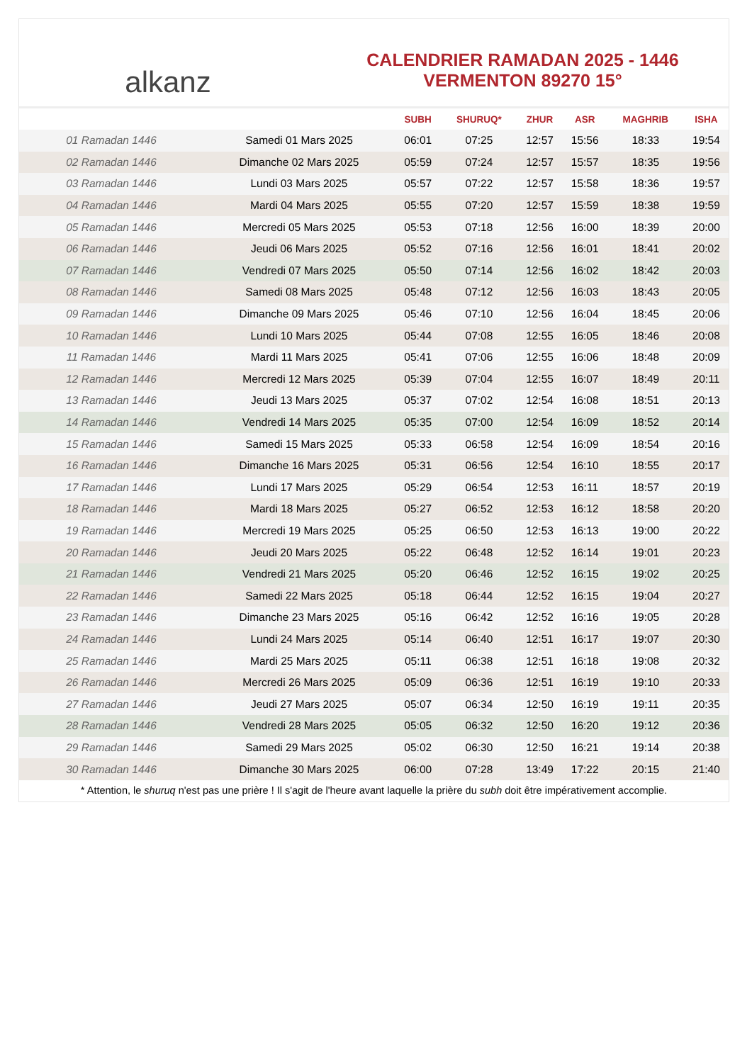alkanz
CALENDRIER RAMADAN 2025 - 1446
VERMENTON 89270 15°
| | | SUBH | SHURUQ* | ZHUR | ASR | MAGHRIB | ISHA |
| --- | --- | --- | --- | --- | --- | --- | --- |
| 01 Ramadan 1446 | Samedi 01 Mars 2025 | 06:01 | 07:25 | 12:57 | 15:56 | 18:33 | 19:54 |
| 02 Ramadan 1446 | Dimanche 02 Mars 2025 | 05:59 | 07:24 | 12:57 | 15:57 | 18:35 | 19:56 |
| 03 Ramadan 1446 | Lundi 03 Mars 2025 | 05:57 | 07:22 | 12:57 | 15:58 | 18:36 | 19:57 |
| 04 Ramadan 1446 | Mardi 04 Mars 2025 | 05:55 | 07:20 | 12:57 | 15:59 | 18:38 | 19:59 |
| 05 Ramadan 1446 | Mercredi 05 Mars 2025 | 05:53 | 07:18 | 12:56 | 16:00 | 18:39 | 20:00 |
| 06 Ramadan 1446 | Jeudi 06 Mars 2025 | 05:52 | 07:16 | 12:56 | 16:01 | 18:41 | 20:02 |
| 07 Ramadan 1446 | Vendredi 07 Mars 2025 | 05:50 | 07:14 | 12:56 | 16:02 | 18:42 | 20:03 |
| 08 Ramadan 1446 | Samedi 08 Mars 2025 | 05:48 | 07:12 | 12:56 | 16:03 | 18:43 | 20:05 |
| 09 Ramadan 1446 | Dimanche 09 Mars 2025 | 05:46 | 07:10 | 12:56 | 16:04 | 18:45 | 20:06 |
| 10 Ramadan 1446 | Lundi 10 Mars 2025 | 05:44 | 07:08 | 12:55 | 16:05 | 18:46 | 20:08 |
| 11 Ramadan 1446 | Mardi 11 Mars 2025 | 05:41 | 07:06 | 12:55 | 16:06 | 18:48 | 20:09 |
| 12 Ramadan 1446 | Mercredi 12 Mars 2025 | 05:39 | 07:04 | 12:55 | 16:07 | 18:49 | 20:11 |
| 13 Ramadan 1446 | Jeudi 13 Mars 2025 | 05:37 | 07:02 | 12:54 | 16:08 | 18:51 | 20:13 |
| 14 Ramadan 1446 | Vendredi 14 Mars 2025 | 05:35 | 07:00 | 12:54 | 16:09 | 18:52 | 20:14 |
| 15 Ramadan 1446 | Samedi 15 Mars 2025 | 05:33 | 06:58 | 12:54 | 16:09 | 18:54 | 20:16 |
| 16 Ramadan 1446 | Dimanche 16 Mars 2025 | 05:31 | 06:56 | 12:54 | 16:10 | 18:55 | 20:17 |
| 17 Ramadan 1446 | Lundi 17 Mars 2025 | 05:29 | 06:54 | 12:53 | 16:11 | 18:57 | 20:19 |
| 18 Ramadan 1446 | Mardi 18 Mars 2025 | 05:27 | 06:52 | 12:53 | 16:12 | 18:58 | 20:20 |
| 19 Ramadan 1446 | Mercredi 19 Mars 2025 | 05:25 | 06:50 | 12:53 | 16:13 | 19:00 | 20:22 |
| 20 Ramadan 1446 | Jeudi 20 Mars 2025 | 05:22 | 06:48 | 12:52 | 16:14 | 19:01 | 20:23 |
| 21 Ramadan 1446 | Vendredi 21 Mars 2025 | 05:20 | 06:46 | 12:52 | 16:15 | 19:02 | 20:25 |
| 22 Ramadan 1446 | Samedi 22 Mars 2025 | 05:18 | 06:44 | 12:52 | 16:15 | 19:04 | 20:27 |
| 23 Ramadan 1446 | Dimanche 23 Mars 2025 | 05:16 | 06:42 | 12:52 | 16:16 | 19:05 | 20:28 |
| 24 Ramadan 1446 | Lundi 24 Mars 2025 | 05:14 | 06:40 | 12:51 | 16:17 | 19:07 | 20:30 |
| 25 Ramadan 1446 | Mardi 25 Mars 2025 | 05:11 | 06:38 | 12:51 | 16:18 | 19:08 | 20:32 |
| 26 Ramadan 1446 | Mercredi 26 Mars 2025 | 05:09 | 06:36 | 12:51 | 16:19 | 19:10 | 20:33 |
| 27 Ramadan 1446 | Jeudi 27 Mars 2025 | 05:07 | 06:34 | 12:50 | 16:19 | 19:11 | 20:35 |
| 28 Ramadan 1446 | Vendredi 28 Mars 2025 | 05:05 | 06:32 | 12:50 | 16:20 | 19:12 | 20:36 |
| 29 Ramadan 1446 | Samedi 29 Mars 2025 | 05:02 | 06:30 | 12:50 | 16:21 | 19:14 | 20:38 |
| 30 Ramadan 1446 | Dimanche 30 Mars 2025 | 06:00 | 07:28 | 13:49 | 17:22 | 20:15 | 21:40 |
* Attention, le shuruq n'est pas une prière ! Il s'agit de l'heure avant laquelle la prière du subh doit être impérativement accomplie.